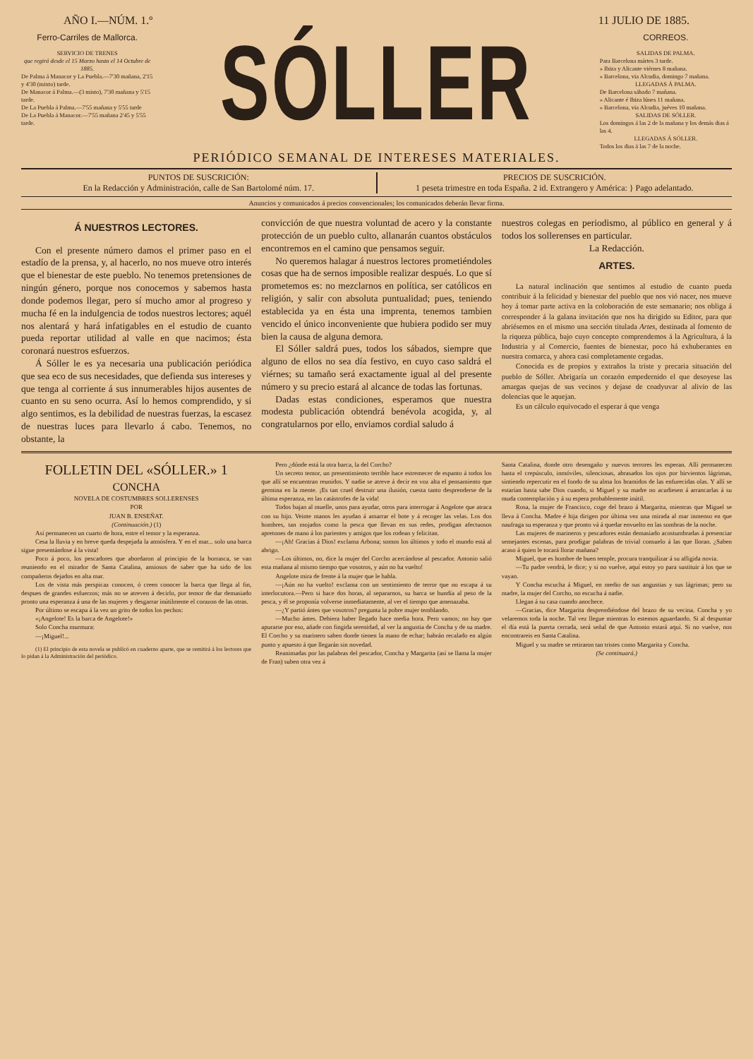AÑO I.—NÚM. 1.º 11 JULIO DE 1885.
Ferro-Carriles de Mallorca.
SERVICIO DE TRENES
que regirá desde el 15 Marzo hasta el 14 Octubre de 1885.
De Palma á Manacor y La Puebla.—7'30 mañana, 2'15 y 4'30 (mixto) tarde.
De Manacor á Palma.—(3 misto), 7'30 mañana y 5'15 tarde.
De La Puebla á Palma.—7'55 mañana y 5'55 tarde
De La Puebla á Manacor.—7'55 mañana 2'45 y 5'55 tarde.
SÓLLER
CORREOS.
SALIDAS DE PALMA.
Para Barcelona mártes 3 tarde.
» Ibiza y Alicante viérnes 8 mañana.
» Barcelona, via Alcudia, domingo 7 mañana.
LLEGADAS Á PALMA.
De Barcelona sábado 7 mañana.
» Alicante é Ibiza lúnes 11 mañana.
» Barcelona, via Alcudia, juéves 10 mañana.
SALIDAS DE SÓLLER.
Los domingos á las 2 de la mañana y los demás dias á las 4.
LLEGADAS Á SÓLLER.
Todos los dias á las 7 de la noche.
PERIÓDICO SEMANAL DE INTERESES MATERIALES.
PUNTOS DE SUSCRICIÓN:
En la Redacción y Administración, calle de San Bartolomé núm. 17.
PRECIOS DE SUSCRICIÓN.
1 peseta trimestre en toda España. 2 id. Extrangero y América: } Pago adelantado.
Anuncios y comunicados á precios convencionales; los comunicados deberán llevar firma.
Á NUESTROS LECTORES.
Con el presente número damos el primer paso en el estadío de la prensa, y, al hacerlo, no nos mueve otro interés que el bienestar de este pueblo. No tenemos pretensiones de ningún género, porque nos conocemos y sabemos hasta donde podemos llegar, pero sí mucho amor al progreso y mucha fé en la indulgencia de todos nuestros lectores; aquél nos alentará y hará infatigables en el estudio de cuanto pueda reportar utilidad al valle en que nacimos; ésta coronará nuestros esfuerzos.
Á Sóller le es ya necesaria una publicación periódica que sea eco de sus necesidades, que defienda sus intereses y que tenga al corriente á sus innumerables hijos ausentes de cuanto en su seno ocurra. Así lo hemos comprendido, y si algo sentimos, es la debilidad de nuestras fuerzas, la escasez de nuestras luces para llevarlo á cabo. Tenemos, no obstante, la
convicción de que nuestra voluntad de acero y la constante protección de un pueblo culto, allanarán cuantos obstáculos encontremos en el camino que pensamos seguir.
No queremos halagar á nuestros lectores prometiéndoles cosas que ha de sernos imposible realizar después. Lo que sí prometemos es: no mezclarnos en política, ser católicos en religión, y salir con absoluta puntualidad; pues, teniendo establecida ya en ésta una imprenta, tenemos tambien vencido el único inconveniente que hubiera podido ser muy bien la causa de alguna demora.
El Sóller saldrá pues, todos los sábados, siempre que alguno de ellos no sea día festivo, en cuyo caso saldrá el viérnes; su tamaño será exactamente igual al del presente número y su precio estará al alcance de todas las fortunas.
Dadas estas condiciones, esperamos que nuestra modesta publicación obtendrá benévola acogida, y, al congratularnos por ello, enviamos cordial saludo á
nuestros colegas en periodismo, al público en general y á todos los sollerenses en particular.
La Redacción.
ARTES.
La natural inclinación que sentimos al estudio de cuanto pueda contribuir á la felicidad y bienestar del pueblo que nos vió nacer, nos mueve hoy á tomar parte activa en la coloboración de este semanario; nos obliga á corresponder á la galana invitación que nos ha dirigido su Editor, para que abriésemos en el mismo una sección titulada Artes, destinada al fomento de la riqueza pública, bajo cuyo concepto comprendemos á la Agricultura, á la Industria y al Comercio, fuentes de bienestar, poco há exhuberantes en nuestra comarca, y ahora casi completamente cegadas.
Conocida es de propios y extraños la triste y precaria situación del pueblo de Sóller. Abrigaría un corazón empedernido el que desoyese las amargas quejas de sus vecinos y dejase de coadyuvar al alivio de las dolencias que le aquejan.
Es un cálculo equivocado el esperar á que venga
FOLLETIN DEL «SÓLLER.» 1
CONCHA
NOVELA DE COSTUMBRES SOLLERENSES
POR
JUAN B. ENSEÑAT.
(Continuación.) (1)
Así permanecen un cuarto de hora, entre el temor y la esperanza.
Cesa la lluvia y en breve queda despejada la atmósfera. Y en el mar... solo una barca sigue presentándose á la vista!
Poco á poco, los pescadores que abordaron al principio de la borrasca, se van reuniendo en el mirador de Santa Catalina, ansiosos de saber que ha sido de los compañeros dejados en alta mar.
Los de vista más perspicaz conocen, ó creen conocer la barca que llega al fin, despues de grandes esfuerzos; más no se atreven á decirlo, por temor de dar demasiado pronto una esperanza á una de las mujeres y desgarrar inútilmente el corazon de las otras.
Por último se escapa á la vez un grito de todos los pechos:
«¡Angelote! Es la barca de Angelote!»
Solo Concha murmura:
—¡Miguel!...
(1) El principio de esta novela se publicó en cuaderno aparte, que se remitirá á los lectores que lo pidan á la Administración del periódico.
Pero ¿dónde está la otra barca, la del Corcho?
Un secreto temor, un presentimiento terrible hace estremecer de espanto á todos los que allí se encuentran reunidos. Y nadie se atreve á decir en voz alta el pensamiento que germina en la mente. ¡Es tan cruel destruir una ilusión, cuesta tanto desprenderse de la última esperanza, en las catástrofes de la vida!
Todos bajan al muelle, unos para ayudar, otros para interrogar á Angelote que atraca con su hijo. Veinte manos les ayudan á amarrar el bote y á recoger las velas. Los dos hombres, tan mojados como la pesca que llevan en sus redes, prodigan afectuosos apretones de mano á los parientes y amigos que los rodean y felicitan.
—¡Ah! Gracias á Dios! exclama Arbona; somos los últimos y todo el mundo está al abrigo.
—Los últimos, no, dice la mujer del Corcho acercándose al pescador. Antonio salió esta mañana al mismo tiempo que vosotros, y aún no ha vuelto!
Angelote mira de frente á la mujer que le habla.
—¡Aún no ha vuelto! exclama con un sentimiento de terror que no escapa á su interlocutora.—Pero si hace dos horas, al separarnos, su barca se hundía al peso de la pesca, y él se proponía volverse inmediatamente, al ver el tiempo que amenazaba.
—¿Y partió ántes que vosotros? pregunta la pobre mujer temblando.
—Mucho ántes. Debiera haber llegado hace media hora. Pero vamos; no hay que apurarse por eso, añade con fingida serenidad, al ver la angustia de Concha y de su madre. El Corcho y su marinero saben donde tienen la mano de echar; habrán recalado en algún punto y apuesto á que llegarán sin novedad.
Reanimadas por las palabras del pescador, Concha y Margarita (así se llama la mujer de Fran) suben otra vez á
Santa Catalina, donde otro desengaño y nuevos terrores les esperan. Allí permanecen hasta el crepúsculo, inmóviles, silenciosas, abrasados los ojos por hirvientos lágrimas, sintiendo repercutir en el fondo de su alma los bramidos de las enfurecidas olas. Y allí se estarían hasta sabe Dios cuando, si Miguel y su madre no acudiesen á arrancarlas á su muda contemplación y á su espera probablemente inútil.
Rosa, la mujer de Francisco, coge del brazo á Margarita, mientras que Miguel se lleva á Concha. Madre é hija dirigen por última vez una mirada al mar inmenso en que naufraga su esperanza y que pronto vá á quedar envuelto en las sombras de la noche.
Las mujeres de marineros y pescadores están demasiado acostumbradas á presenciar semejantes escenas, para prodigar palabras de trivial consuelo á las que lloran. ¿Saben acaso á quien le tocará llorar mañana?
Miguel, que es hombre de buen temple, procura tranquilizar á su afligida novia.
—Tu padre vendrá, le dice; y si no vuelve, aquí estoy yo para sustituir á los que se vayan.
Y Concha escucha á Miguel, en medio de sus angustias y sus lágrimas; pero su madre, la mujer del Corcho, no escucha á nadie.
Llegan á su casa cuando anochece.
—Gracias, dice Margarita desprendiéndose del brazo de su vecina. Concha y yo velaremos toda la noche. Tal vez llegue mientras lo estemos aguardando. Si al despuntar el día está la puerta cerrada, será señal de que Antonio estará aquí. Si no vuelve, nos encontrareis en Santa Catalina.
Miguel y su madre se retiraron tan tristes como Margarita y Concha.
(Se continuará.)